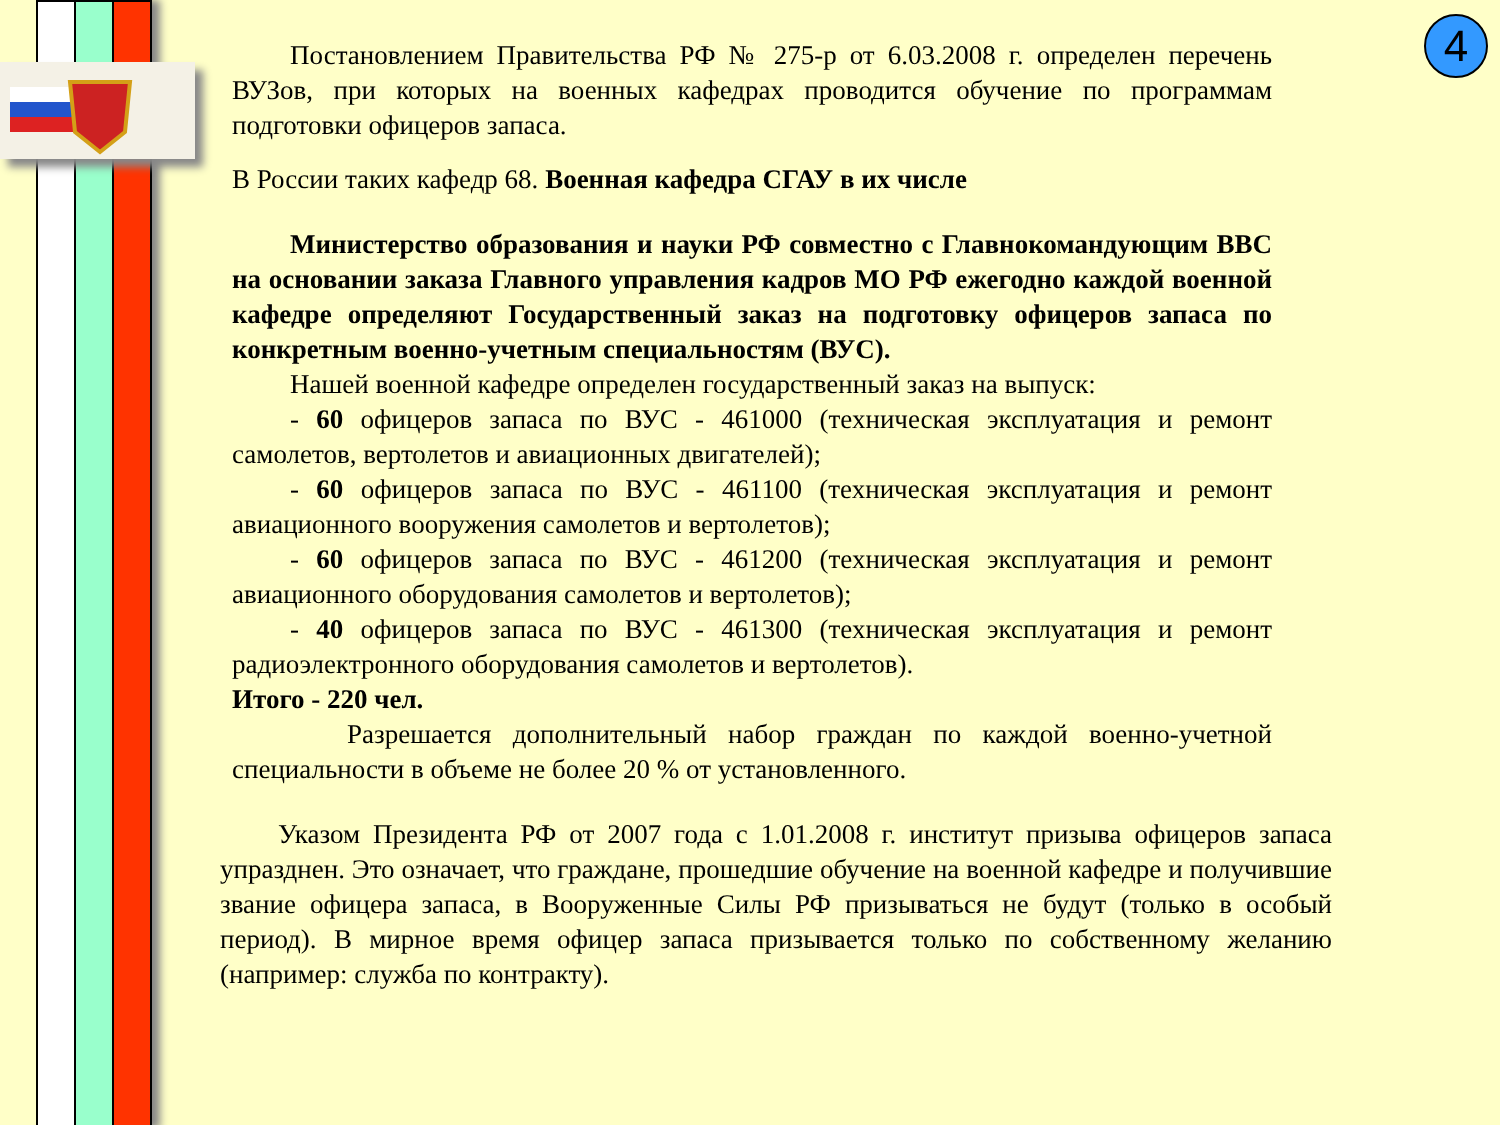4
Постановлением Правительства РФ № 275-р от 6.03.2008 г. определен перечень ВУЗов, при которых на военных кафедрах проводится обучение по программам подготовки офицеров запаса.
В России таких кафедр 68. Военная кафедра СГАУ в их числе
Министерство образования и науки РФ совместно с Главнокомандующим ВВС на основании заказа Главного управления кадров МО РФ ежегодно каждой военной кафедре определяют Государственный заказ на подготовку офицеров запаса по конкретным военно-учетным специальностям (ВУС).
Нашей военной кафедре определен государственный заказ на выпуск:
- 60 офицеров запаса по ВУС - 461000 (техническая эксплуатация и ремонт самолетов, вертолетов и авиационных двигателей);
- 60 офицеров запаса по ВУС - 461100 (техническая эксплуатация и ремонт авиационного вооружения самолетов и вертолетов);
- 60 офицеров запаса по ВУС - 461200 (техническая эксплуатация и ремонт авиационного оборудования самолетов и вертолетов);
- 40 офицеров запаса по ВУС - 461300 (техническая эксплуатация и ремонт радиоэлектронного оборудования самолетов и вертолетов).
Итого - 220 чел.
Разрешается дополнительный набор граждан по каждой военно-учетной специальности в объеме не более 20 % от установленного.
Указом Президента РФ от 2007 года с 1.01.2008 г. институт призыва офицеров запаса упразднен. Это означает, что граждане, прошедшие обучение на военной кафедре и получившие звание офицера запаса, в Вооруженные Силы РФ призываться не будут (только в особый период). В мирное время офицер запаса призывается только по собственному желанию (например: служба по контракту).